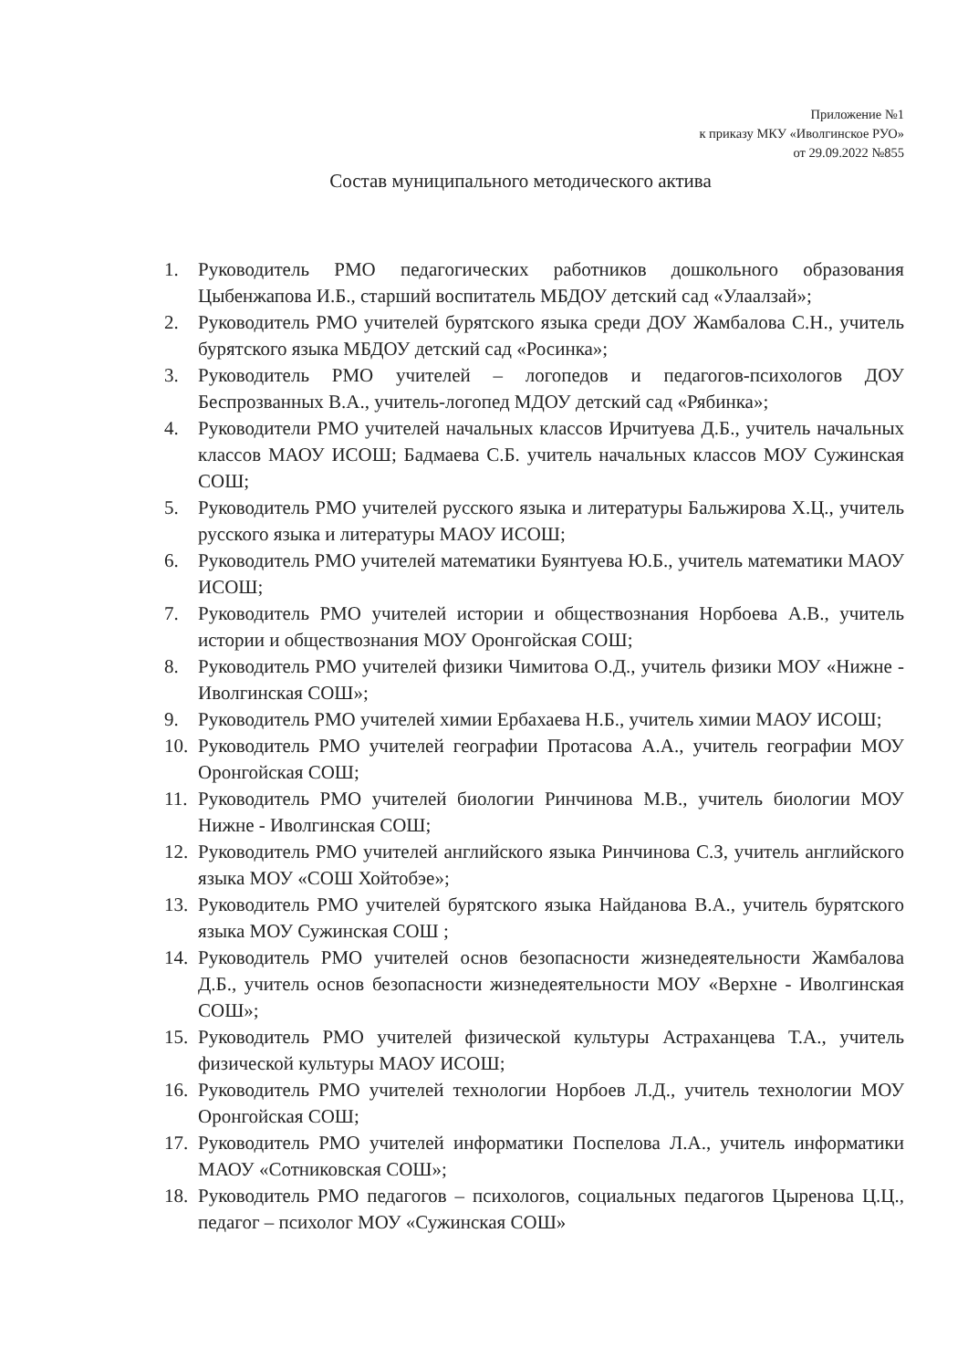Приложение №1
к приказу МКУ «Иволгинское РУО»
от 29.09.2022 №855
Состав муниципального методического актива
1. Руководитель РМО педагогических работников дошкольного образования Цыбенжапова И.Б., старший воспитатель МБДОУ детский сад «Улаалзай»;
2. Руководитель РМО учителей бурятского языка среди ДОУ Жамбалова С.Н., учитель бурятского языка МБДОУ детский сад «Росинка»;
3. Руководитель РМО учителей – логопедов и педагогов-психологов ДОУ Беспрозванных В.А., учитель-логопед МДОУ детский сад «Рябинка»;
4. Руководители РМО учителей начальных классов Ирчитуева Д.Б., учитель начальных классов МАОУ ИСОШ; Бадмаева С.Б. учитель начальных классов МОУ Сужинская СОШ;
5. Руководитель РМО учителей русского языка и литературы Бальжирова Х.Ц., учитель русского языка и литературы МАОУ ИСОШ;
6. Руководитель РМО учителей математики Буянтуева Ю.Б., учитель математики МАОУ ИСОШ;
7. Руководитель РМО учителей истории и обществознания Норбоева А.В., учитель истории и обществознания МОУ Оронгойская СОШ;
8. Руководитель РМО учителей физики Чимитова О.Д., учитель физики МОУ «Нижне - Иволгинская СОШ»;
9. Руководитель РМО учителей химии Ербахаева Н.Б., учитель химии МАОУ ИСОШ;
10. Руководитель РМО учителей географии Протасова А.А., учитель географии МОУ Оронгойская СОШ;
11. Руководитель РМО учителей биологии Ринчинова М.В., учитель биологии МОУ Нижне - Иволгинская СОШ;
12. Руководитель РМО учителей английского языка Ринчинова С.З, учитель английского языка МОУ «СОШ Хойтобэе»;
13. Руководитель РМО учителей бурятского языка Найданова В.А., учитель бурятского языка МОУ Сужинская СОШ ;
14. Руководитель РМО учителей основ безопасности жизнедеятельности Жамбалова Д.Б., учитель основ безопасности жизнедеятельности МОУ «Верхне - Иволгинская СОШ»;
15. Руководитель РМО учителей физической культуры Астраханцева Т.А., учитель физической культуры МАОУ ИСОШ;
16. Руководитель РМО учителей технологии Норбоев Л.Д., учитель технологии МОУ Оронгойская СОШ;
17. Руководитель РМО учителей информатики Поспелова Л.А., учитель информатики МАОУ «Сотниковская СОШ»;
18. Руководитель РМО педагогов – психологов, социальных педагогов Цыренова Ц.Ц., педагог – психолог МОУ «Сужинская СОШ»